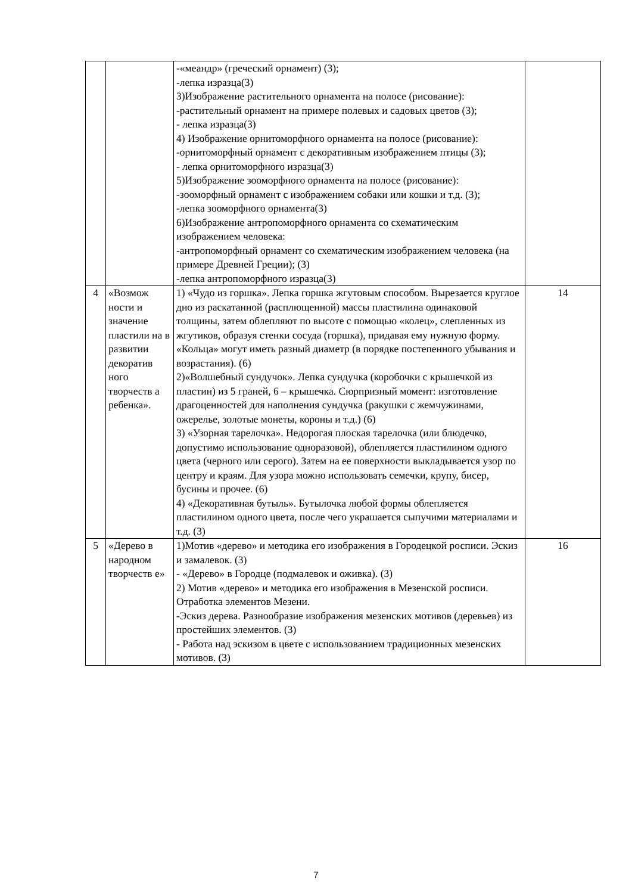| | | -«меандр» (греческий орнамент) (3); -лепка изразца(3) 3)Изображение растительного орнамента на полосе (рисование): -растительный орнамент на примере полевых и садовых цветов (3); - лепка изразца(3) 4) Изображение орнитоморфного орнамента на полосе (рисование): -орнитоморфный орнамент с декоративным изображением птицы (3); - лепка орнитоморфного изразца(3) 5)Изображение зооморфного орнамента на полосе (рисование): -зооморфный орнамент с изображением собаки или кошки и т.д. (3); -лепка зооморфного орнамента(3) 6)Изображение антропоморфного орнамента со схематическим изображением человека: -антропоморфный орнамент со схематическим изображением человека (на примере Древней Греции); (3) -лепка антропоморфного изразца(3) | |
| 4 | «Возмож ности и значение пластили на в развитии декоратив ного творчеств а ребенка». | 1) «Чудо из горшка». Лепка горшка жгутовым способом. Вырезается круглое дно из раскатанной (расплющенной) массы пластилина одинаковой толщины, затем облепляют по высоте с помощью «колец», слепленных из жгутиков, образуя стенки сосуда (горшка), придавая ему нужную форму. «Кольца» могут иметь разный диаметр (в порядке постепенного убывания и возрастания). (6) 2)«Волшебный сундучок». Лепка сундучка (коробочки с крышечкой из пластин) из 5 граней, 6 – крышечка. Сюрпризный момент: изготовление драгоценностей для наполнения сундучка (ракушки с жемчужинами, ожерелье, золотые монеты, короны и т.д.) (6) 3) «Узорная тарелочка». Недорогая плоская тарелочка (или блюдечко, допустимо использование одноразовой), облепляется пластилином одного цвета (черного или серого). Затем на ее поверхности выкладывается узор по центру и краям. Для узора можно использовать семечки, крупу, бисер, бусины и прочее. (6) 4) «Декоративная бутыль». Бутылочка любой формы облепляется пластилином одного цвета, после чего украшается сыпучими материалами и т.д. (3) | 14 |
| 5 | «Дерево в народном творчеств е» | 1)Мотив «дерево» и методика его изображения в Городецкой росписи. Эскиз и замалевок. (3) - «Дерево» в Городце (подмалевок и оживка). (3) 2) Мотив «дерево» и методика его изображения в Мезенской росписи. Отработка элементов Мезени. -Эскиз дерева. Разнообразие изображения мезенских мотивов (деревьев) из простейших элементов. (3) - Работа над эскизом в цвете с использованием традиционных мезенских мотивов. (3) | 16 |
7